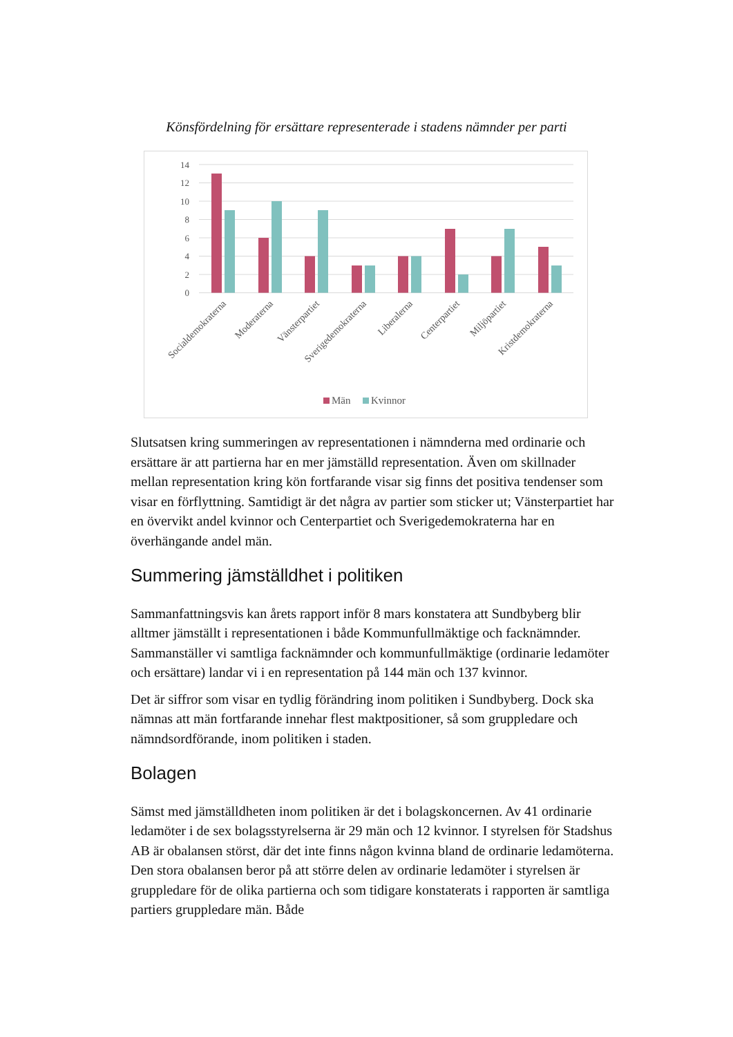Könsfördelning för ersättare representerade i stadens nämnder per parti
14
12
10
8
6
4
2
0
Socialdemokraterna
Moderaterna
Vänsterpartiet
Sverigedemokraterna
Liberalerna
Centerpartiet
Miljöpartiet
Kristdemokraterna
Män
Kvinnor
Slutsatsen kring summeringen av representationen i nämnderna med ordinarie och ersättare är att partierna har en mer jämställd representation. Även om skillnader mellan representation kring kön fortfarande visar sig finns det positiva tendenser som visar en förflyttning. Samtidigt är det några av partier som sticker ut; Vänsterpartiet har en övervikt andel kvinnor och Centerpartiet och Sverigedemokraterna har en överhängande andel män.
Summering jämställdhet i politiken
Sammanfattningsvis kan årets rapport inför 8 mars konstatera att Sundbyberg blir alltmer jämställt i representationen i både Kommunfullmäktige och facknämnder. Sammanställer vi samtliga facknämnder och kommunfullmäktige (ordinarie ledamöter och ersättare) landar vi i en representation på 144 män och 137 kvinnor.
Det är siffror som visar en tydlig förändring inom politiken i Sundbyberg. Dock ska nämnas att män fortfarande innehar flest maktpositioner, så som gruppledare och nämndsordförande, inom politiken i staden.
Bolagen
Sämst med jämställdheten inom politiken är det i bolagskoncernen. Av 41 ordinarie ledamöter i de sex bolagsstyrelserna är 29 män och 12 kvinnor. I styrelsen för Stadshus AB är obalansen störst, där det inte finns någon kvinna bland de ordinarie ledamöterna. Den stora obalansen beror på att större delen av ordinarie ledamöter i styrelsen är gruppledare för de olika partierna och som tidigare konstaterats i rapporten är samtliga partiers gruppledare män. Både